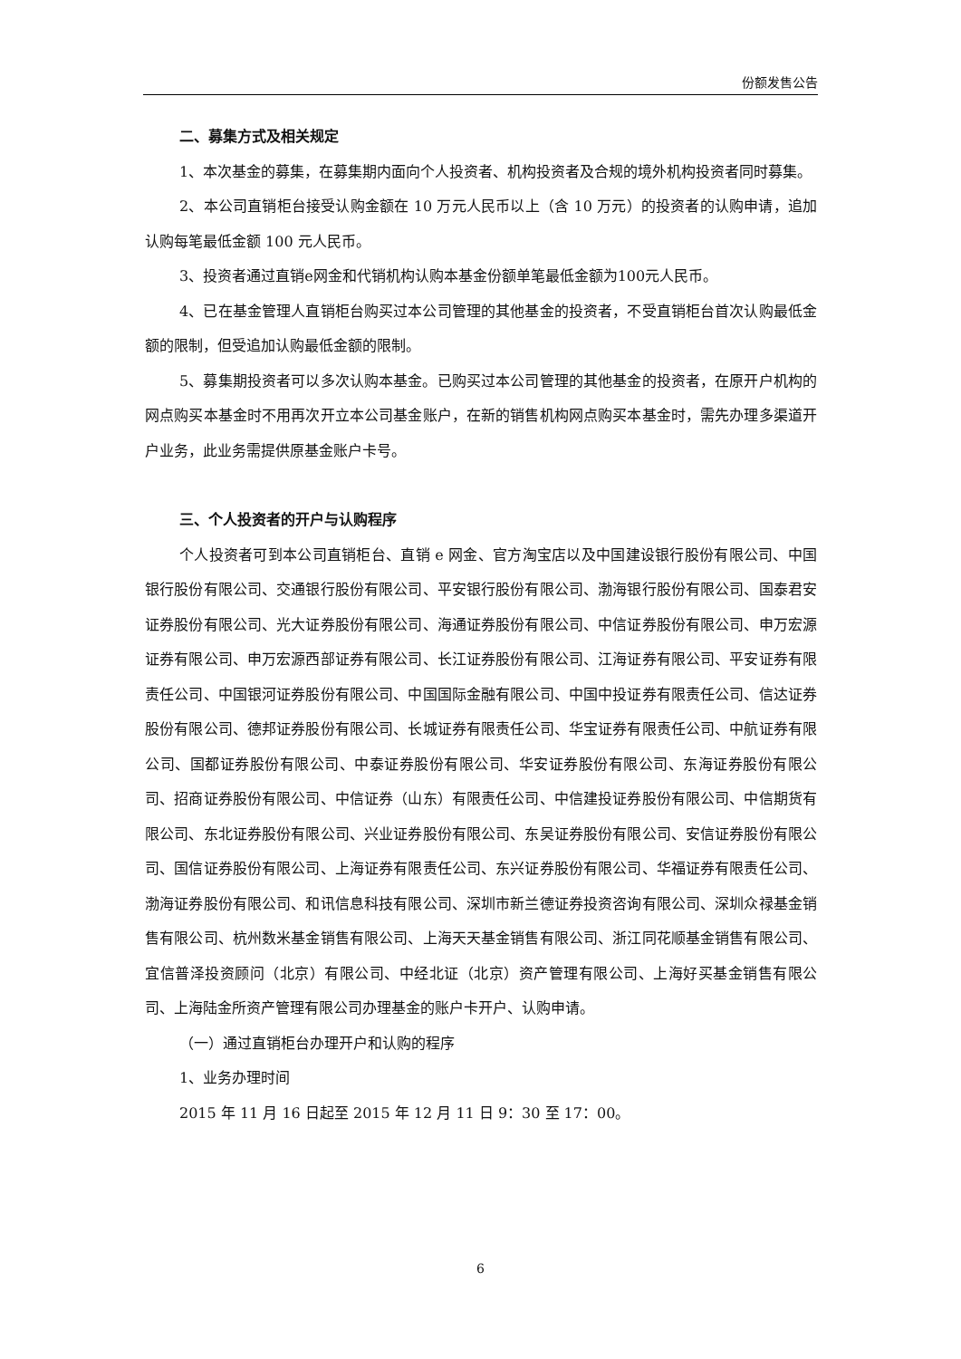份额发售公告
二、募集方式及相关规定
1、本次基金的募集，在募集期内面向个人投资者、机构投资者及合规的境外机构投资者同时募集。
2、本公司直销柜台接受认购金额在 10 万元人民币以上（含 10 万元）的投资者的认购申请，追加认购每笔最低金额 100 元人民币。
3、投资者通过直销e网金和代销机构认购本基金份额单笔最低金额为100元人民币。
4、已在基金管理人直销柜台购买过本公司管理的其他基金的投资者，不受直销柜台首次认购最低金额的限制，但受追加认购最低金额的限制。
5、募集期投资者可以多次认购本基金。已购买过本公司管理的其他基金的投资者，在原开户机构的网点购买本基金时不用再次开立本公司基金账户，在新的销售机构网点购买本基金时，需先办理多渠道开户业务，此业务需提供原基金账户卡号。
三、个人投资者的开户与认购程序
个人投资者可到本公司直销柜台、直销 e 网金、官方淘宝店以及中国建设银行股份有限公司、中国银行股份有限公司、交通银行股份有限公司、平安银行股份有限公司、渤海银行股份有限公司、国泰君安证券股份有限公司、光大证券股份有限公司、海通证券股份有限公司、中信证券股份有限公司、申万宏源证券有限公司、申万宏源西部证券有限公司、长江证券股份有限公司、江海证券有限公司、平安证券有限责任公司、中国银河证券股份有限公司、中国国际金融有限公司、中国中投证券有限责任公司、信达证券股份有限公司、德邦证券股份有限公司、长城证券有限责任公司、华宝证券有限责任公司、中航证券有限公司、国都证券股份有限公司、中泰证券股份有限公司、华安证券股份有限公司、东海证券股份有限公司、招商证券股份有限公司、中信证券（山东）有限责任公司、中信建投证券股份有限公司、中信期货有限公司、东北证券股份有限公司、兴业证券股份有限公司、东吴证券股份有限公司、安信证券股份有限公司、国信证券股份有限公司、上海证券有限责任公司、东兴证券股份有限公司、华福证券有限责任公司、渤海证券股份有限公司、和讯信息科技有限公司、深圳市新兰德证券投资咨询有限公司、深圳众禄基金销售有限公司、杭州数米基金销售有限公司、上海天天基金销售有限公司、浙江同花顺基金销售有限公司、宜信普泽投资顾问（北京）有限公司、中经北证（北京）资产管理有限公司、上海好买基金销售有限公司、上海陆金所资产管理有限公司办理基金的账户卡开户、认购申请。
（一）通过直销柜台办理开户和认购的程序
1、业务办理时间
2015 年 11 月 16 日起至 2015 年 12 月 11 日 9：30 至 17：00。
6